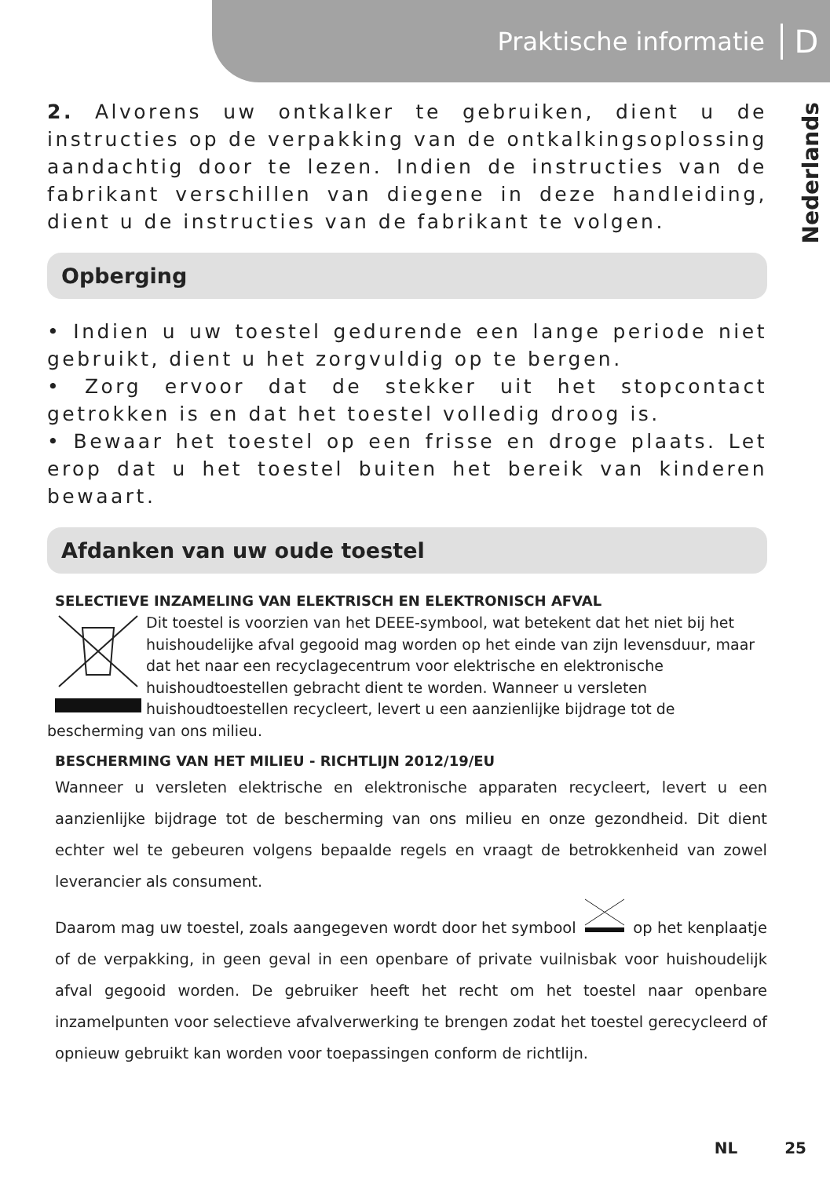Praktische informatie D
Nederlands
2. Alvorens uw ontkalker te gebruiken, dient u de instructies op de verpakking van de ontkalkingsoplossing aandachtig door te lezen. Indien de instructies van de fabrikant verschillen van diegene in deze handleiding, dient u de instructies van de fabrikant te volgen.
Opberging
• Indien u uw toestel gedurende een lange periode niet gebruikt, dient u het zorgvuldig op te bergen.
• Zorg ervoor dat de stekker uit het stopcontact getrokken is en dat het toestel volledig droog is.
• Bewaar het toestel op een frisse en droge plaats. Let erop dat u het toestel buiten het bereik van kinderen bewaart.
Afdanken van uw oude toestel
SELECTIEVE INZAMELING VAN ELEKTRISCH EN ELEKTRONISCH AFVAL
Dit toestel is voorzien van het DEEE-symbool, wat betekent dat het niet bij het huishoudelijke afval gegooid mag worden op het einde van zijn levensduur, maar dat het naar een recyclagecentrum voor elektrische en elektronische huishoudtoestellen gebracht dient te worden. Wanneer u versleten huishoudtoestellen recycleert, levert u een aanzienlijke bijdrage tot de bescherming van ons milieu.
BESCHERMING VAN HET MILIEU - RICHTLIJN 2012/19/EU
Wanneer u versleten elektrische en elektronische apparaten recycleert, levert u een aanzienlijke bijdrage tot de bescherming van ons milieu en onze gezondheid. Dit dient echter wel te gebeuren volgens bepaalde regels en vraagt de betrokkenheid van zowel leverancier als consument.
Daarom mag uw toestel, zoals aangegeven wordt door het symbool op het kenplaatje of de verpakking, in geen geval in een openbare of private vuilnisbak voor huishoudelijk afval gegooid worden. De gebruiker heeft het recht om het toestel naar openbare inzamelpunten voor selectieve afvalverwerking te brengen zodat het toestel gerecycleerd of opnieuw gebruikt kan worden voor toepassingen conform de richtlijn.
NL 25